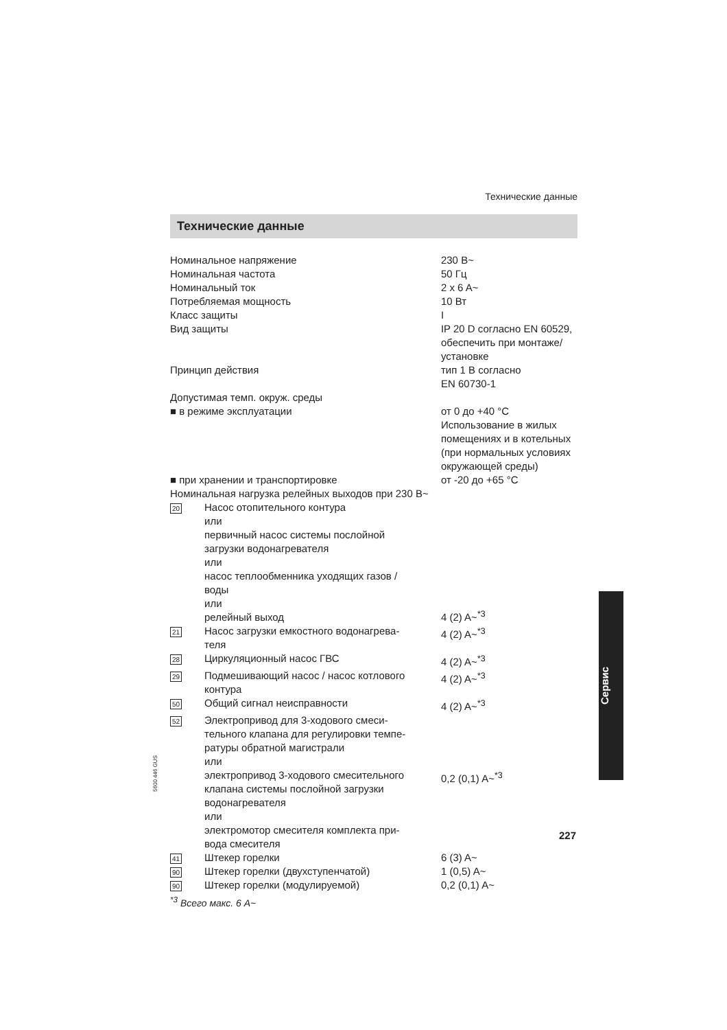Технические данные
Технические данные
| Номинальное напряжение | | 230 В~ |
| Номинальная частота | | 50 Гц |
| Номинальный ток | | 2 x 6 A~ |
| Потребляемая мощность | | 10 Вт |
| Класс защиты | | I |
| Вид защиты | | IP 20 D согласно EN 60529, обеспечить при монтаже/ установке |
| Принцип действия | | тип 1 B согласно EN 60730-1 |
| Допустимая темп. окруж. среды | | |
| ■ в режиме эксплуатации | | от 0 до +40 °C Использование в жилых помещениях и в котельных (при нормальных условиях окружающей среды) |
| ■ при хранении и транспортировке | | от -20 до +65 °C |
| Номинальная нагрузка релейных выходов при 230 В~ | | |
| 20 | Насос отопительного контура или первичный насос системы послойной загрузки водонагревателя или насос теплообменника уходящих газов / воды или релейный выход | 4 (2) A~<sup>*3</sup> |
| 21 | Насос загрузки емкостного водонагрева- теля | 4 (2) A~<sup>*3</sup> |
| 28 | Циркуляционный насос ГВС | 4 (2) A~<sup>*3</sup> |
| 29 | Подмешивающий насос / насос котлового контура | 4 (2) A~<sup>*3</sup> |
| 50 | Общий сигнал неисправности | 4 (2) A~<sup>*3</sup> |
| 52 | Электропривод для 3-ходового смеси- тельного клапана для регулировки темпе- ратуры обратной магистрали или электропривод 3-ходового смесительного клапана системы послойной загрузки водонагревателя или электромотор смесителя комплекта при- вода смесителя | 0,2 (0,1) A~<sup>*3</sup> |
| 41 | Штекер горелки | 6 (3) A~ |
| 90 | Штекер горелки (двухступенчатой) | 1 (0,5) A~ |
| 90 | Штекер горелки (модулируемой) | 0,2 (0,1) A~ |
<sup>*3</sup> Всего макс. 6 A~
Сервис
5600 446 GUS
227